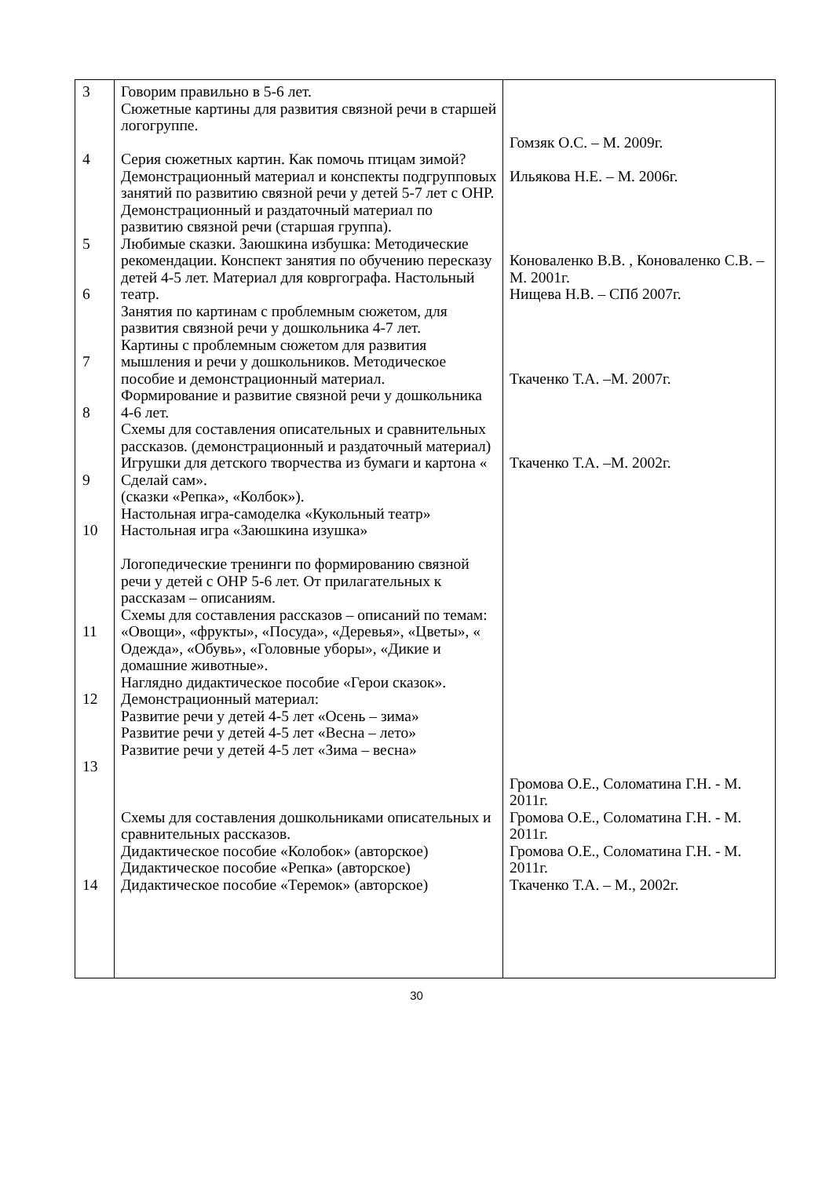| 3 4 5 6 7 8 9 10 11 12 13 14 | Говорим правильно в 5-6 лет. Сюжетные картины для развития связной речи в старшей логогруппе. Серия сюжетных картин. Как помочь птицам зимой? Демонстрационный материал и конспекты подгрупповых занятий по развитию связной речи у детей 5-7 лет с ОНР. Демонстрационный и раздаточный материал по развитию связной речи (старшая группа). Любимые сказки. Заюшкина избушка: Методические рекомендации. Конспект занятия по обучению пересказу детей 4-5 лет. Материал для ковргографа. Настольный театр. Занятия по картинам с проблемным сюжетом, для развития связной речи у дошкольника 4-7 лет. Картины с проблемным сюжетом для развития мышления и речи у дошкольников. Методическое пособие и демонстрационный материал. Формирование и развитие связной речи у дошкольника 4-6 лет. Схемы для составления описательных и сравнительных рассказов. (демонстрационный и раздаточный материал) Игрушки для детского творчества из бумаги и картона « Сделай сам». (сказки «Репка», «Колбок»). Настольная игра-самоделка «Кукольный театр» Настольная игра «Заюшкина изушка» Логопедические тренинги по формированию связной речи у детей с ОНР 5-6 лет. От прилагательных к рассказам – описаниям. Схемы для составления рассказов – описаний по темам: «Овощи», «фрукты», «Посуда», «Деревья», «Цветы», « Одежда», «Обувь», «Головные уборы», «Дикие и домашние животные». Наглядно дидактическое пособие «Герои сказок». Демонстрационный материал: Развитие речи у детей 4-5 лет «Осень – зима» Развитие речи у детей 4-5 лет «Весна – лето» Развитие речи у детей 4-5 лет «Зима – весна» Схемы для составления дошкольниками описательных и сравнительных рассказов. Дидактическое пособие «Колобок» (авторское) Дидактическое пособие «Репка» (авторское) Дидактическое пособие «Теремок» (авторское) | Гомзяк О.С. – М. 2009г. Ильякова Н.Е. – М. 2006г. Коноваленко В.В. , Коноваленко С.В. – М. 2001г. Нищева Н.В. – СПб 2007г. Ткаченко Т.А. –М. 2007г. Ткаченко Т.А. –М. 2002г. Громова О.Е., Соломатина Г.Н. - М. 2011г. Громова О.Е., Соломатина Г.Н. - М. 2011г. Громова О.Е., Соломатина Г.Н. - М. 2011г. Ткаченко Т.А. – М., 2002г. |
30